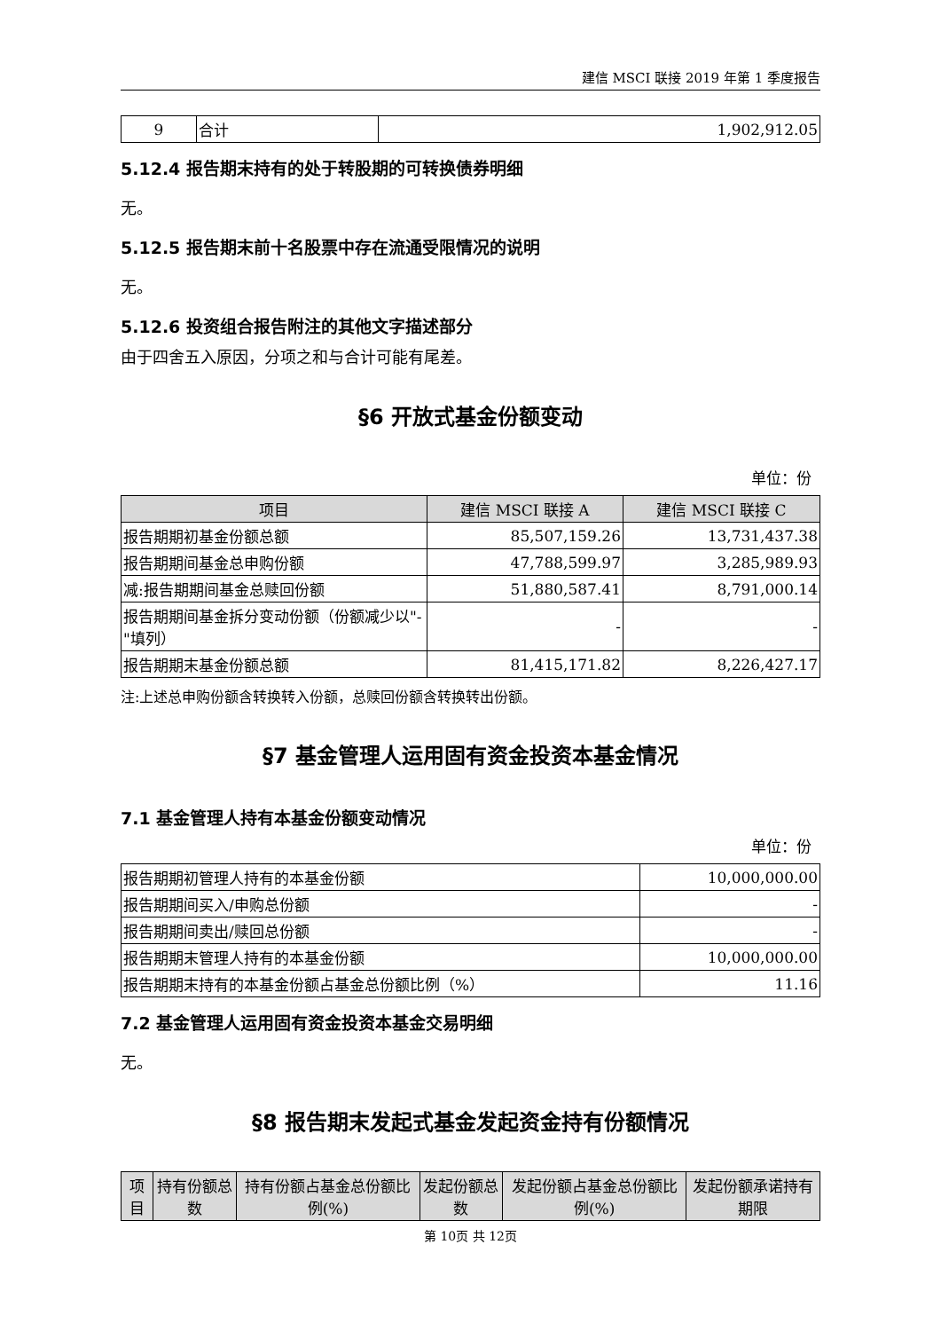建信 MSCI 联接 2019 年第 1 季度报告
| 9 | 合计 | 1,902,912.05 |
5.12.4 报告期末持有的处于转股期的可转换债券明细
无。
5.12.5 报告期末前十名股票中存在流通受限情况的说明
无。
5.12.6 投资组合报告附注的其他文字描述部分
由于四舍五入原因，分项之和与合计可能有尾差。
§6 开放式基金份额变动
单位：份
| 项目 | 建信 MSCI 联接 A | 建信 MSCI 联接 C |
| --- | --- | --- |
| 报告期期初基金份额总额 | 85,507,159.26 | 13,731,437.38 |
| 报告期期间基金总申购份额 | 47,788,599.97 | 3,285,989.93 |
| 减:报告期期间基金总赎回份额 | 51,880,587.41 | 8,791,000.14 |
| 报告期期间基金拆分变动份额（份额减少以"-"填列） | - | - |
| 报告期期末基金份额总额 | 81,415,171.82 | 8,226,427.17 |
注:上述总申购份额含转换转入份额，总赎回份额含转换转出份额。
§7 基金管理人运用固有资金投资本基金情况
7.1 基金管理人持有本基金份额变动情况
单位：份
| 报告期期初管理人持有的本基金份额 | 10,000,000.00 |
| 报告期期间买入/申购总份额 | - |
| 报告期期间卖出/赎回总份额 | - |
| 报告期期末管理人持有的本基金份额 | 10,000,000.00 |
| 报告期期末持有的本基金份额占基金总份额比例（%） | 11.16 |
7.2 基金管理人运用固有资金投资本基金交易明细
无。
§8 报告期末发起式基金发起资金持有份额情况
| 项目 | 持有份额总数 | 持有份额占基金总份额比例(%) | 发起份额总数 | 发起份额占基金总份额比例(%) | 发起份额承诺持有期限 |
| --- | --- | --- | --- | --- | --- |
第 10页 共 12页